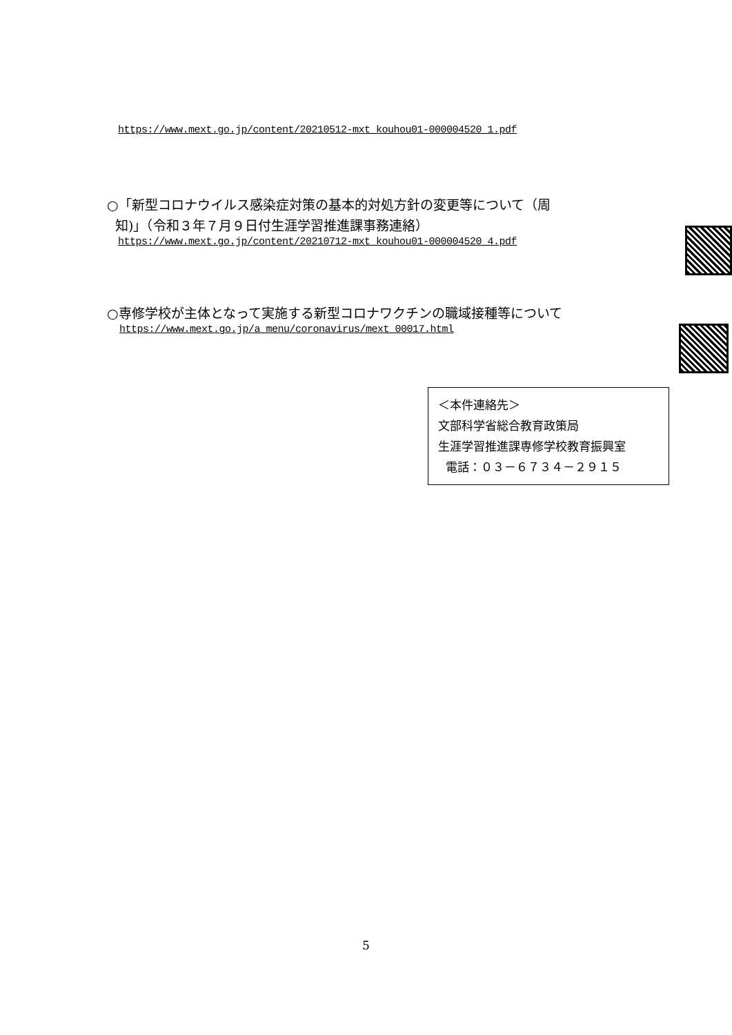https://www.mext.go.jp/content/20210512-mxt_kouhou01-000004520_1.pdf
○「新型コロナウイルス感染症対策の基本的対処方針の変更等について（周
知)」（令和３年７月９日付生涯学習推進課事務連絡）
https://www.mext.go.jp/content/20210712-mxt_kouhou01-000004520_4.pdf
○専修学校が主体となって実施する新型コロナワクチンの職域接種等について
https://www.mext.go.jp/a_menu/coronavirus/mext_00017.html
＜本件連絡先＞
文部科学省総合教育政策局
生涯学習推進課専修学校教育振興室
電話：０３－６７３４－２９１５
5